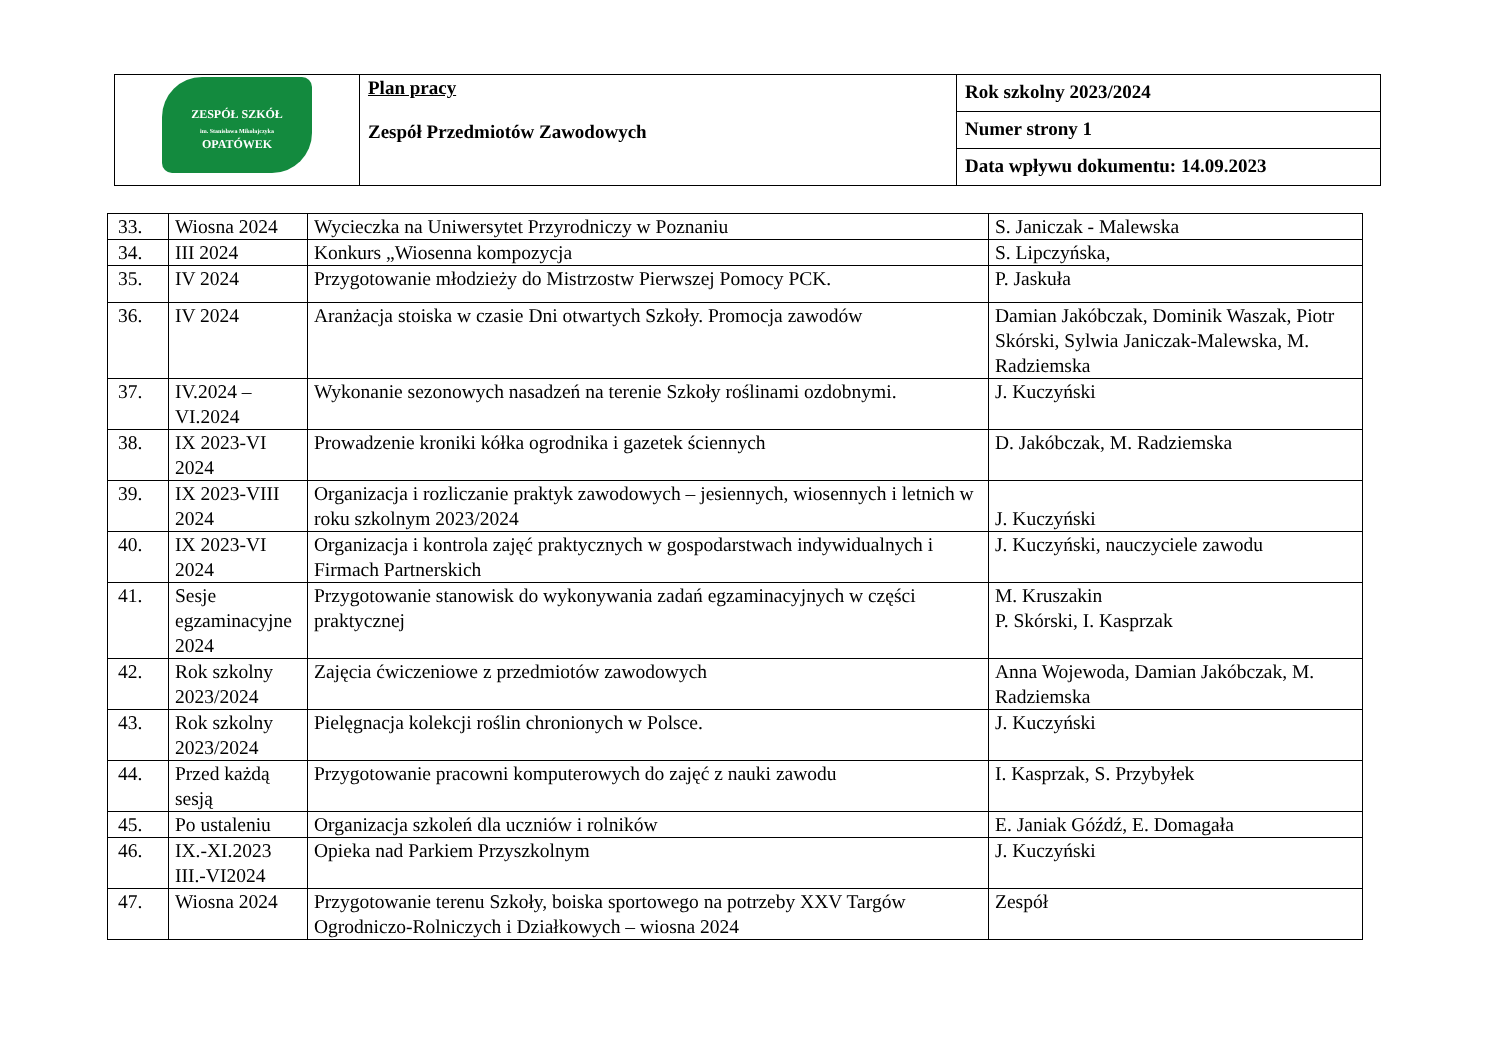| ZESPÓŁ SZKÓŁ im. Stanisława Mikołajczyka OPATÓWEK | Plan pracy Zespół Przedmiotów Zawodowych | Rok szkolny 2023/2024 |
| | | Numer strony 1 |
| | | Data wpływu dokumentu: 14.09.2023 |
| 33. | Wiosna 2024 | Wycieczka na Uniwersytet Przyrodniczy w Poznaniu | S. Janiczak - Malewska |
| 34. | III 2024 | Konkurs „Wiosenna kompozycja | S. Lipczyńska, |
| 35. | IV 2024 | Przygotowanie młodzieży do Mistrzostw Pierwszej Pomocy PCK. | P. Jaskuła |
| 36. | IV 2024 | Aranżacja stoiska w czasie Dni otwartych Szkoły. Promocja zawodów | Damian Jakóbczak, Dominik Waszak, Piotr Skórski, Sylwia Janiczak-Malewska, M. Radziemska |
| 37. | IV.2024 – VI.2024 | Wykonanie sezonowych nasadzeń na terenie Szkoły roślinami ozdobnymi. | J. Kuczyński |
| 38. | IX 2023-VI 2024 | Prowadzenie kroniki kółka ogrodnika i gazetek ściennych | D. Jakóbczak, M. Radziemska |
| 39. | IX 2023-VIII 2024 | Organizacja i rozliczanie praktyk zawodowych – jesiennych, wiosennych i letnich w roku szkolnym 2023/2024 | J. Kuczyński |
| 40. | IX 2023-VI 2024 | Organizacja i kontrola zajęć praktycznych w gospodarstwach indywidualnych i Firmach Partnerskich | J. Kuczyński, nauczyciele zawodu |
| 41. | Sesje egzaminacyjne 2024 | Przygotowanie stanowisk do wykonywania zadań egzaminacyjnych w części praktycznej | M. Kruszakin P. Skórski, I. Kasprzak |
| 42. | Rok szkolny 2023/2024 | Zajęcia ćwiczeniowe z przedmiotów zawodowych | Anna Wojewoda, Damian Jakóbczak, M. Radziemska |
| 43. | Rok szkolny 2023/2024 | Pielęgnacja kolekcji roślin chronionych w Polsce. | J. Kuczyński |
| 44. | Przed każdą sesją | Przygotowanie pracowni komputerowych do zajęć z nauki zawodu | I. Kasprzak, S. Przybyłek |
| 45. | Po ustaleniu | Organizacja szkoleń dla uczniów i rolników | E. Janiak Góźdź, E. Domagała |
| 46. | IX.-XI.2023 III.-VI2024 | Opieka nad Parkiem Przyszkolnym | J. Kuczyński |
| 47. | Wiosna 2024 | Przygotowanie terenu Szkoły, boiska sportowego na potrzeby XXV Targów Ogrodniczo-Rolniczych i Działkowych – wiosna 2024 | Zespół |